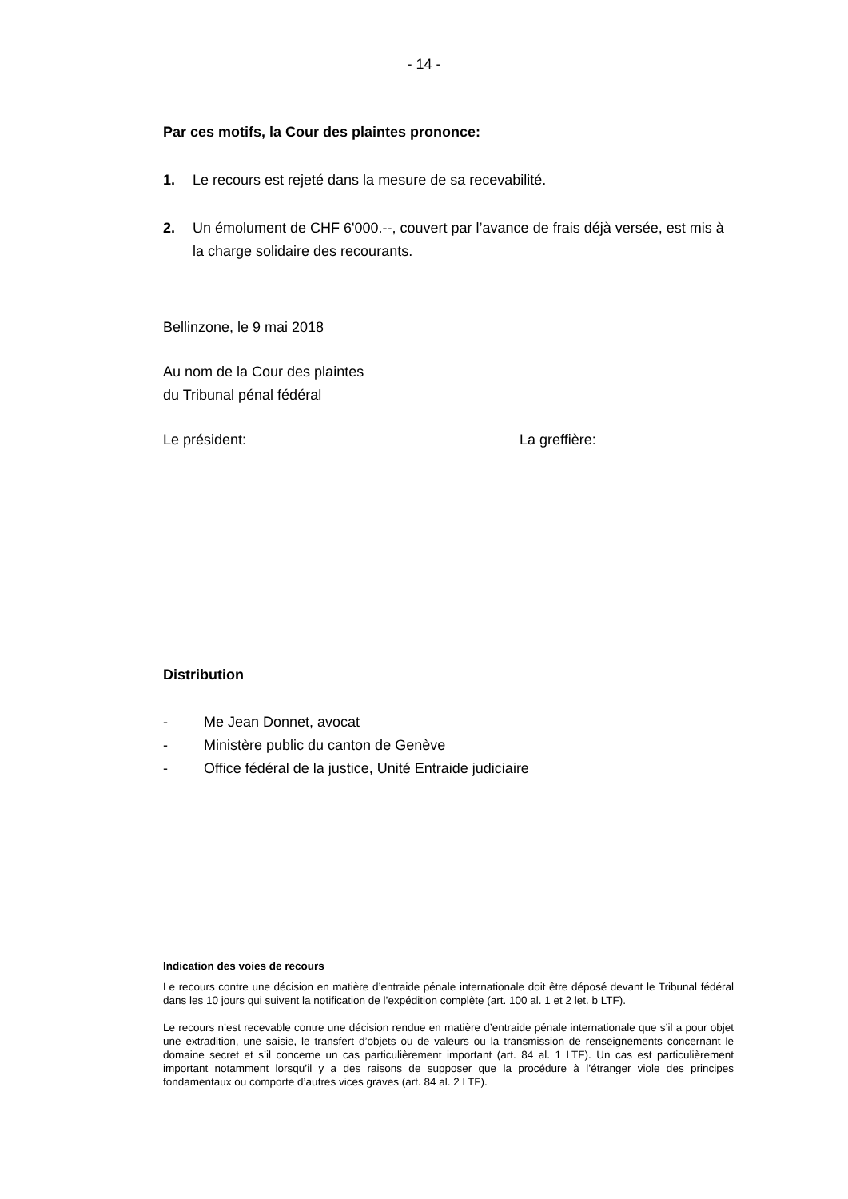- 14 -
Par ces motifs, la Cour des plaintes prononce:
1. Le recours est rejeté dans la mesure de sa recevabilité.
2. Un émolument de CHF 6'000.--, couvert par l’avance de frais déjà versée, est mis à la charge solidaire des recourants.
Bellinzone, le 9 mai 2018
Au nom de la Cour des plaintes
du Tribunal pénal fédéral
Le président: La greffière:
Distribution
- Me Jean Donnet, avocat
- Ministère public du canton de Genève
- Office fédéral de la justice, Unité Entraide judiciaire
Indication des voies de recours
Le recours contre une décision en matière d’entraide pénale internationale doit être déposé devant le Tribunal fédéral dans les 10 jours qui suivent la notification de l’expédition complète (art. 100 al. 1 et 2 let. b LTF).
Le recours n’est recevable contre une décision rendue en matière d’entraide pénale internationale que s’il a pour objet une extradition, une saisie, le transfert d’objets ou de valeurs ou la transmission de renseignements concernant le domaine secret et s’il concerne un cas particulièrement important (art. 84 al. 1 LTF). Un cas est particulièrement important notamment lorsqu’il y a des raisons de supposer que la procédure à l’étranger viole des principes fondamentaux ou comporte d’autres vices graves (art. 84 al. 2 LTF).